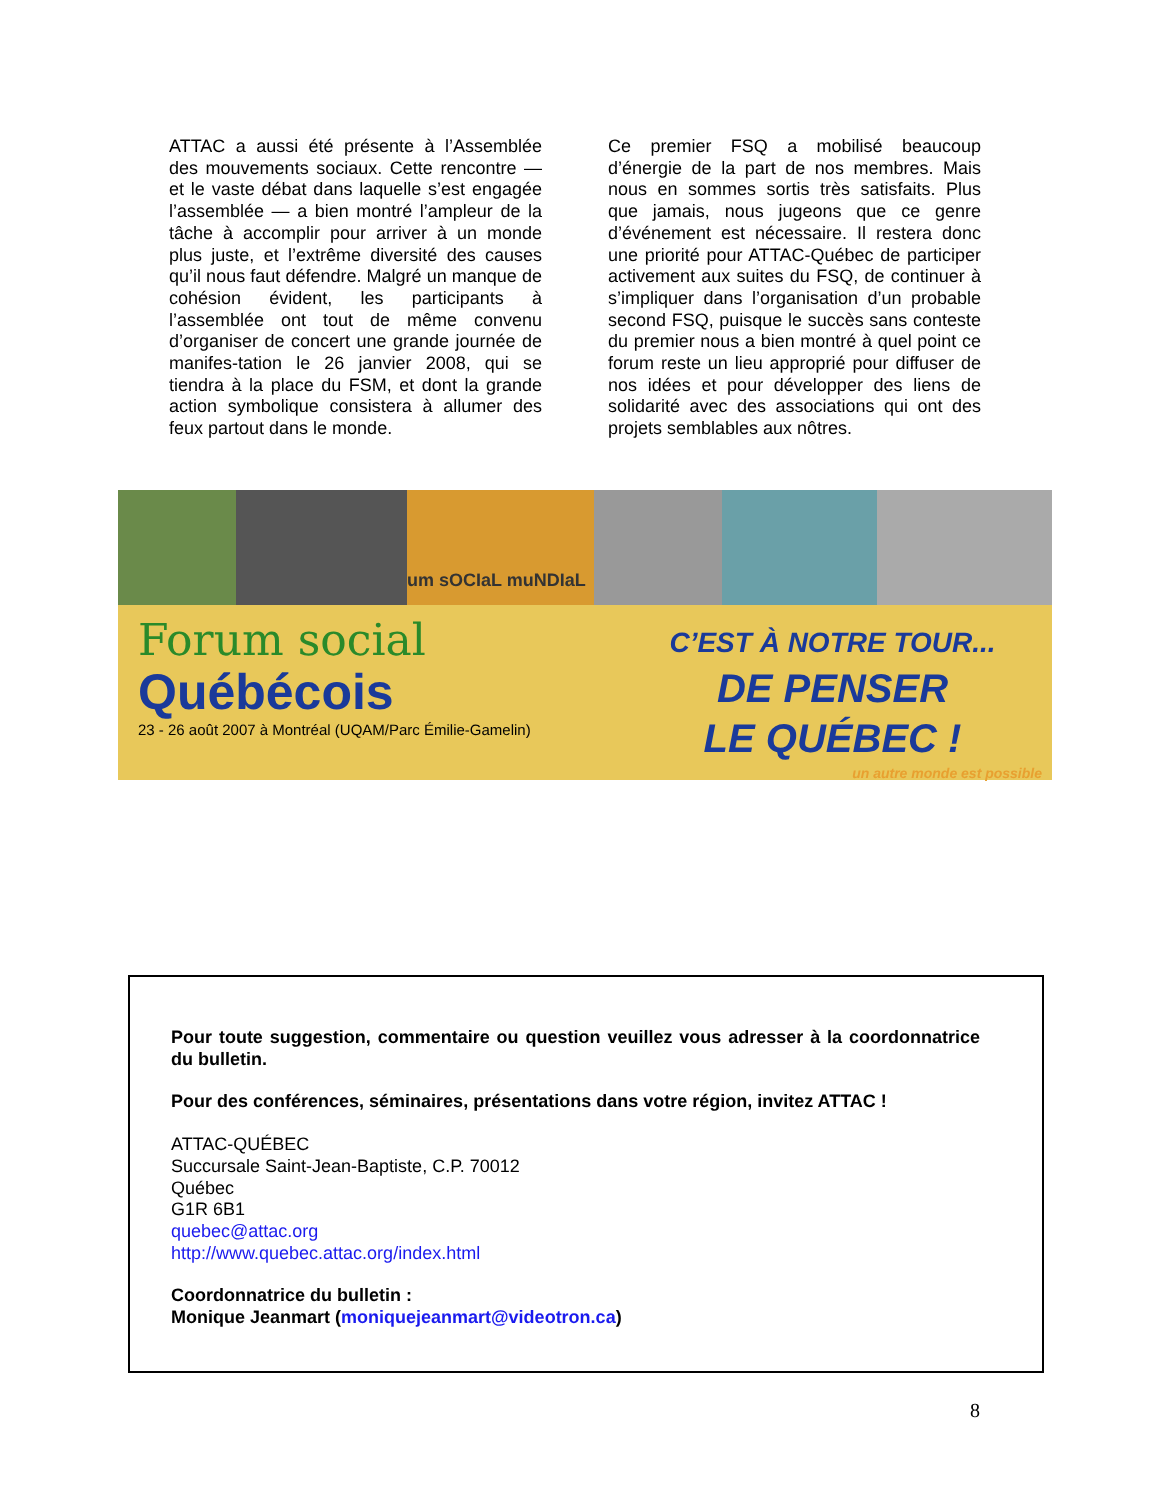ATTAC a aussi été présente à l’Assemblée des mouvements sociaux. Cette rencontre — et le vaste débat dans laquelle s’est engagée l’assemblée — a bien montré l’ampleur de la tâche à accomplir pour arriver à un monde plus juste, et l’extrême diversité des causes qu’il nous faut défendre. Malgré un manque de cohésion évident, les participants à l’assemblée ont tout de même convenu d’organiser de concert une grande journée de manifes-tation le 26 janvier 2008, qui se tiendra à la place du FSM, et dont la grande action symbolique consistera à allumer des feux partout dans le monde.
Ce premier FSQ a mobilisé beaucoup d’énergie de la part de nos membres. Mais nous en sommes sortis très satisfaits. Plus que jamais, nous jugeons que ce genre d’événement est nécessaire. Il restera donc une priorité pour ATTAC-Québec de participer activement aux suites du FSQ, de continuer à s’impliquer dans l’organisation d’un probable second FSQ, puisque le succès sans conteste du premier nous a bien montré à quel point ce forum reste un lieu approprié pour diffuser de nos idées et pour développer des liens de solidarité avec des associations qui ont des projets semblables aux nôtres.
um sOCIaL muNDIaL
Forum social
Québécois
23 - 26 août 2007 à Montréal (UQAM/Parc Émilie-Gamelin)
C’EST À NOTRE TOUR...
DE PENSER
LE QUÉBEC !
un autre monde est possible
Pour toute suggestion, commentaire ou question veuillez vous adresser à la coordonnatrice du bulletin.
Pour des conférences, séminaires, présentations dans votre région, invitez ATTAC !
ATTAC-QUÉBEC
Succursale Saint-Jean-Baptiste, C.P. 70012
Québec
G1R 6B1
quebec@attac.org
http://www.quebec.attac.org/index.html
Coordonnatrice du bulletin :
Monique Jeanmart (moniquejeanmart@videotron.ca)
8